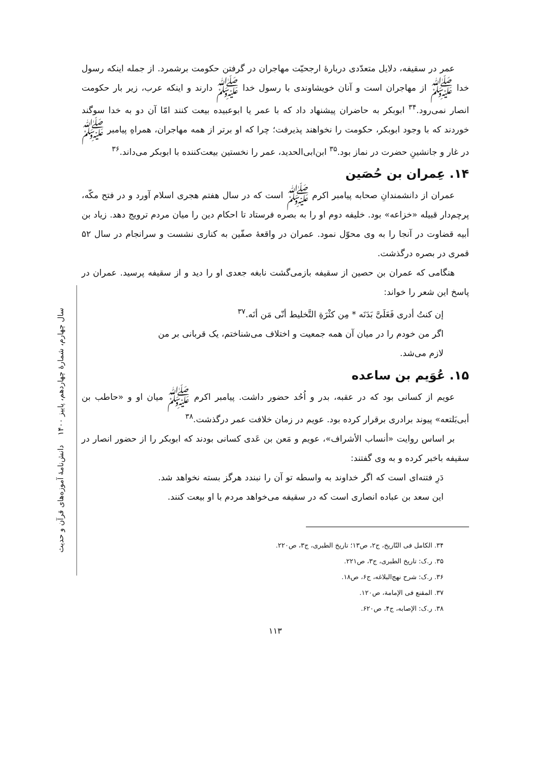سال چهارم، شمارهٔ چهاردهم، پاییز ۱۴۰۰ دانش‌نامهٔ آموزه‌های قرآن و حدیث
عمر در سقیفه، دلایل متعدّدی دربارهٔ ارجحیّت مهاجران در گرفتن حکومت برشمرد. از جمله اینکه رسول خدا ﷺ از مهاجران است و آنان خویشاوندی با رسول خدا ﷺ دارند و اینکه عرب، زیر بار حکومت انصار نمی‌رود.<sup>۳۴</sup> ابوبکر به حاضران پیشنهاد داد که با عمر یا ابوعبیده بیعت کنند امّا آن دو به خدا سوگند خوردند که با وجود ابوبکر، حکومت را نخواهند پذیرفت؛ چرا که او برتر از همه مهاجران، همراهِ پیامبر ﷺ در غار و جانشینِ حضرت در نماز بود.<sup>۳۵</sup> ابن‌ابی‌الحدید، عمر را نخستین بیعت‌کننده با ابوبکر می‌داند.<sup>۳۶</sup>
۱۴. عِمران بن حُصَین
عمران از دانشمندانِ صحابه پیامبر اکرم ﷺ است که در سال هفتم هجری اسلام آورد و در فتح مکّه، پرچم‌دار قبیله «خزاعه» بود. خلیفه دوم او را به بصره فرستاد تا احکام دین را میان مردم ترویج دهد. زیاد بن أبیه قضاوت در آنجا را به وی محوّل نمود. عمران در واقعهٔ صفّین به کناری نشست و سرانجام در سال ۵۲ قمری در بصره درگذشت.
هنگامی که عمران بن حصین از سقیفه بازمی‌گشت نابغه جعدی او را دید و از سقیفه پرسید. عمران در پاسخ این شعر را خواند:
إن كنتُ أدری فَعَلَیَّ بَدَنَه * مِن كثْرَةِ التَّخليط أنّی مَن أنَه.<sup>۳۷</sup>
اگر من خودم را در میان آن همه جمعیت و اختلاف می‌شناختم، یک قربانی بر من لازم می‌شد.
۱۵. عُوَیم بن ساعده
عویم از کسانی بود که در عقبه، بدر و اُحُد حضور داشت. پیامبر اکرم ﷺ میان او و «حاطب بن أبی‌بَلتعه» پیوند برادری برقرار کرده بود. عویم در زمان خلافت عمر درگذشت.<sup>۳۸</sup>
بر اساس روایت «أنساب الأشراف»، عویم و مَعن بن عَدی کسانی بودند که ابوبکر را از حضور انصار در سقیفه باخبر کرده و به وی گفتند:
دَرِ فتنه‌ای است که اگر خداوند به واسطه تو آن را نبندد هرگز بسته نخواهد شد. این سعد بن عباده انصاری است که در سقیفه می‌خواهد مردم با او بیعت کنند.
۳۴. الکامل فی التّاریخ، ج۲، ص۱۳؛ تاریخ الطبری، ج۳، ص۲۲۰.
۳۵. ر.ک: تاریخ الطبری، ج۳، ص۲۲۱.
۳۶. ر.ک: شرح نهج‌البلاغه، ج۶، ص۱۸.
۳۷. المقنع فی الإمامة، ص۱۲۰.
۳۸. ر.ک: الإصابه، ج۴، ص۶۲۰.
۱۱۳